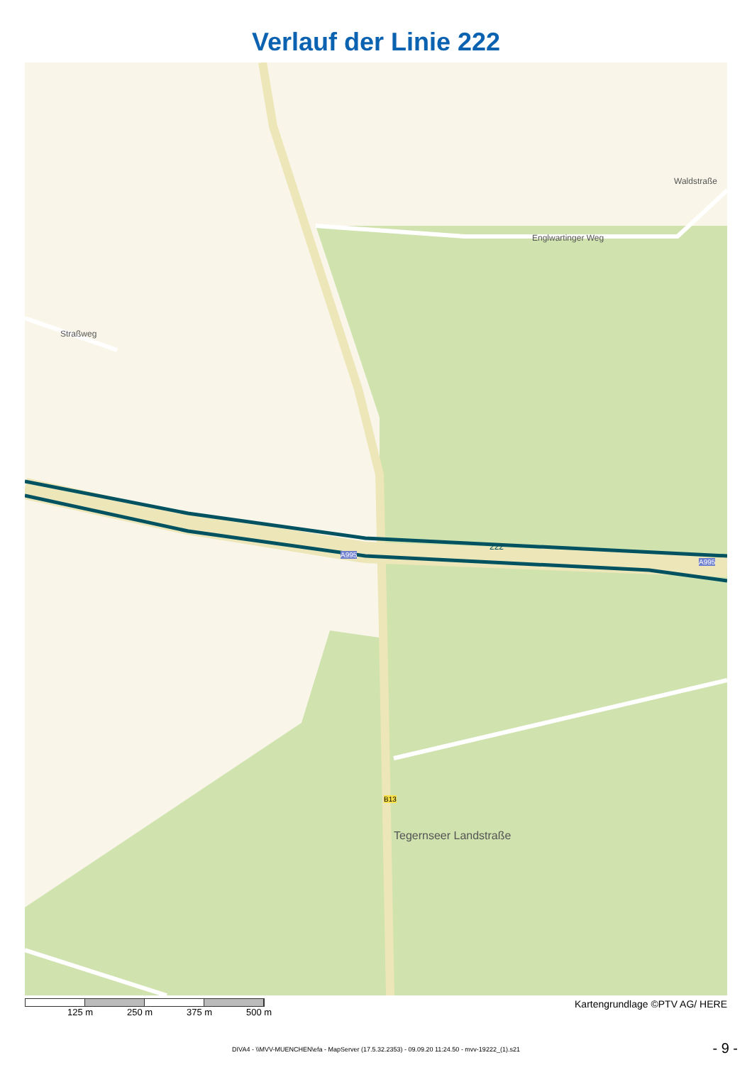Verlauf der Linie 222
Straßweg
Englwartinger Weg
Waldstraße
222
A995
A995
B13
Tegernseer Landstraße
125 m 250 m 375 m 500 m Kartengrundlage ©PTV AG/ HERE
DIVA4 - \\MVV-MUENCHEN\efa - MapServer (17.5.32.2353) - 09.09.20 11:24.50 - mvv-19222_(1).s21
- 9 -